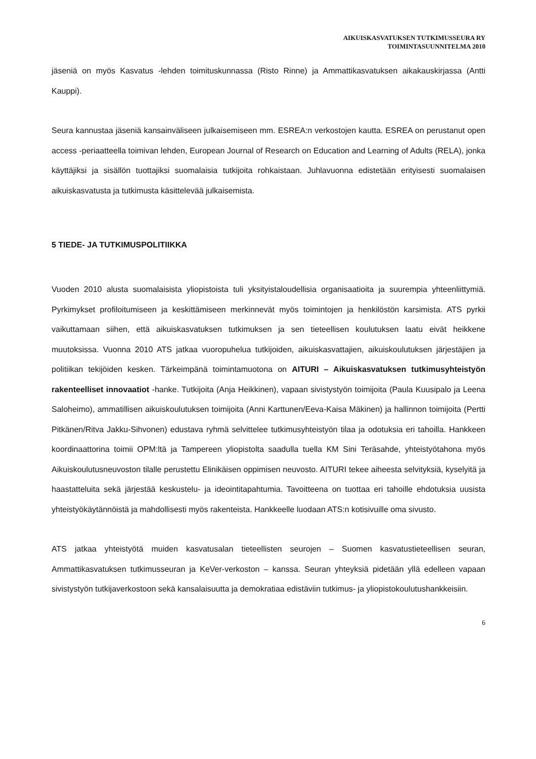AIKUISKASVATUKSEN TUTKIMUSSEURA RY
TOIMINTASUUNNITELMA 2010
jäseniä on myös Kasvatus -lehden toimituskunnassa (Risto Rinne) ja Ammattikasvatuksen aika­kauskirjassa (Antti Kauppi).
Seura kannustaa jäseniä kansainväliseen julkaisemiseen mm. ESREA:n verkostojen kautta. ESREA on perustanut open access -periaatteella toimivan lehden, European Journal of Research on Edu­cation and Learning of Adults (RELA), jonka käyttäjiksi ja sisällön tuottajiksi suomalaisia tutkijoita rohkaistaan. Juhlavuonna edistetään erityisesti suomalaisen aikuiskasvatusta ja tutkimusta käsitte­levää julkaisemista.
5 TIEDE- JA TUTKIMUSPOLITIIKKA
Vuoden 2010 alusta suomalaisista yliopistoista tuli yksityistaloudellisia organisaatioita ja suurem­pia yhteenliittymiä. Pyrkimykset profiloitumiseen ja keskittämiseen merkinnevät myös toimintojen ja henkilöstön karsimista. ATS pyrkii vaikuttamaan siihen, että aikuiskasvatuksen tutkimuksen ja sen tieteellisen koulutuksen laatu eivät heikkene muutoksissa. Vuonna 2010 ATS jatkaa vuoropu­helua tutkijoiden, aikuiskasvattajien, aikuiskoulutuksen järjestäjien ja politiikan tekijöiden kesken. Tärkeimpänä toimintamuotona on AITURI – Aikuiskasvatuksen tutkimusyhteistyön rakenteelliset innovaatiot -hanke. Tutkijoita (Anja Heikkinen), vapaan sivistystyön toimijoita (Paula Kuusipalo ja Leena Saloheimo), ammatillisen aikuiskoulutuksen toimijoita (Anni Karttunen/Eeva-Kaisa Mäkinen) ja hallinnon toimijoita (Pertti Pitkänen/Ritva Jakku-Sihvonen) edustava ryhmä selvittelee tutkimus­yhteistyön tilaa ja odotuksia eri tahoilla. Hankkeen koordinaattorina toimii OPM:ltä ja Tampereen yliopistolta saadulla tuella KM Sini Teräsahde, yhteistyötahona myös Aikuiskoulutusneuvoston tilalle perustettu Elinikäisen oppimisen neuvosto. AITURI tekee aiheesta selvityksiä, kyselyitä ja haastatteluita sekä järjestää keskustelu- ja ideointitapahtumia. Tavoitteena on tuottaa eri tahoille ehdotuksia uusista yhteistyökäytännöistä ja mahdollisesti myös rakenteista. Hankkeelle luodaan ATS:n kotisivuille oma sivusto.
ATS jatkaa yhteistyötä muiden kasvatusalan tieteellisten seurojen – Suomen kasvatustieteellisen seuran, Ammattikasvatuksen tutkimusseuran ja KeVer-verkoston – kanssa. Seuran yhteyksiä pide­tään yllä edelleen vapaan sivistystyön tutkijaverkostoon sekä kansalaisuutta ja demokratiaa edis­täviin tutkimus- ja yliopistokoulutushankkeisiin.
6